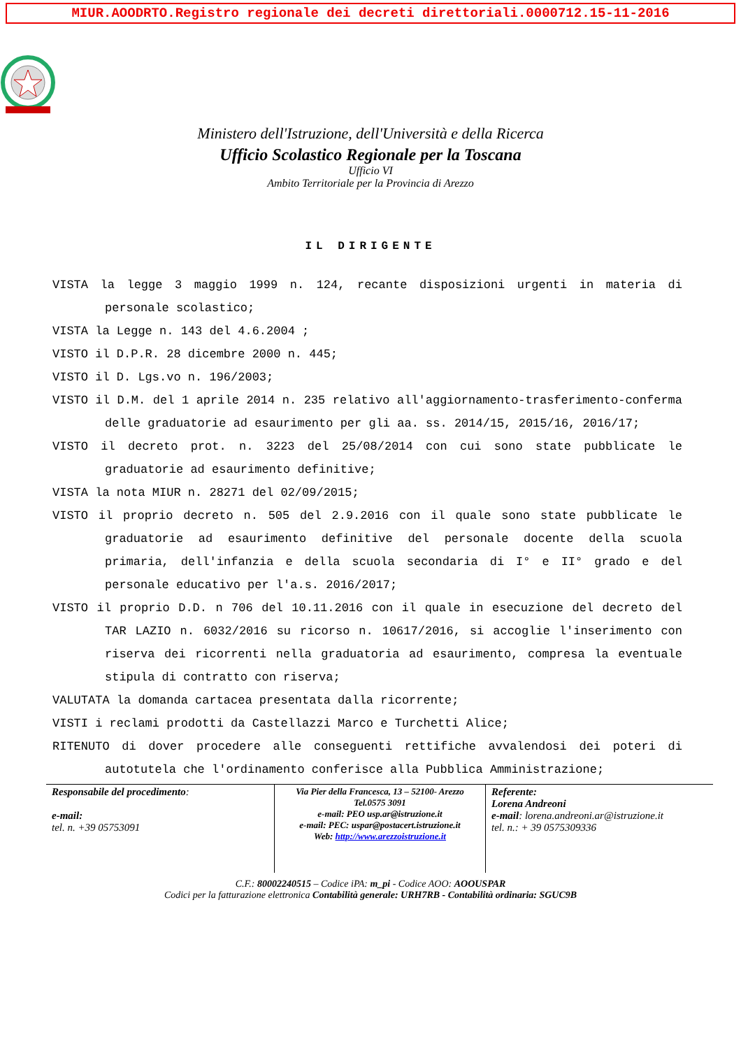MIUR.AOODRTO.Registro regionale dei decreti direttoriali.0000712.15-11-2016
Ministero dell'Istruzione, dell'Università e della Ricerca
Ufficio Scolastico Regionale per la Toscana
Ufficio VI
Ambito Territoriale per la Provincia di Arezzo
IL DIRIGENTE
VISTA la legge 3 maggio 1999 n. 124, recante disposizioni urgenti in materia di personale scolastico;
VISTA la Legge n. 143 del 4.6.2004 ;
VISTO il D.P.R. 28 dicembre 2000 n. 445;
VISTO il D. Lgs.vo n. 196/2003;
VISTO il D.M. del 1 aprile 2014 n. 235 relativo all'aggiornamento-trasferimento-conferma delle graduatorie ad esaurimento per gli aa. ss. 2014/15, 2015/16, 2016/17;
VISTO il decreto prot. n. 3223 del 25/08/2014 con cui sono state pubblicate le graduatorie ad esaurimento definitive;
VISTA la nota MIUR n. 28271 del 02/09/2015;
VISTO il proprio decreto n. 505 del 2.9.2016 con il quale sono state pubblicate le graduatorie ad esaurimento definitive del personale docente della scuola primaria, dell'infanzia e della scuola secondaria di I° e II° grado e del personale educativo per l'a.s. 2016/2017;
VISTO il proprio D.D. n 706 del 10.11.2016 con il quale in esecuzione del decreto del TAR LAZIO n. 6032/2016 su ricorso n. 10617/2016, si accoglie l'inserimento con riserva dei ricorrenti nella graduatoria ad esaurimento, compresa la eventuale stipula di contratto con riserva;
VALUTATA la domanda cartacea presentata dalla ricorrente;
VISTI i reclami prodotti da Castellazzi Marco e Turchetti Alice;
RITENUTO di dover procedere alle conseguenti rettifiche avvalendosi dei poteri di autotutela che l'ordinamento conferisce alla Pubblica Amministrazione;
Responsabile del procedimento:
e-mail:
tel. n. +39 05753091
Via Pier della Francesca, 13 – 52100- Arezzo
Tel.0575 3091
e-mail: PEO usp.ar@istruzione.it
e-mail: PEC: uspar@postacert.istruzione.it
Web: http://www.arezzoistruzione.it
Referente:
Lorena Andreoni
e-mail: lorena.andreoni.ar@istruzione.it
tel. n.: + 39 0575309336
C.F.: 80002240515 – Codice iPA: m_pi - Codice AOO: AOOUSPAR
Codici per la fatturazione elettronica Contabilità generale: URH7RB - Contabilità ordinaria: SGUC9B